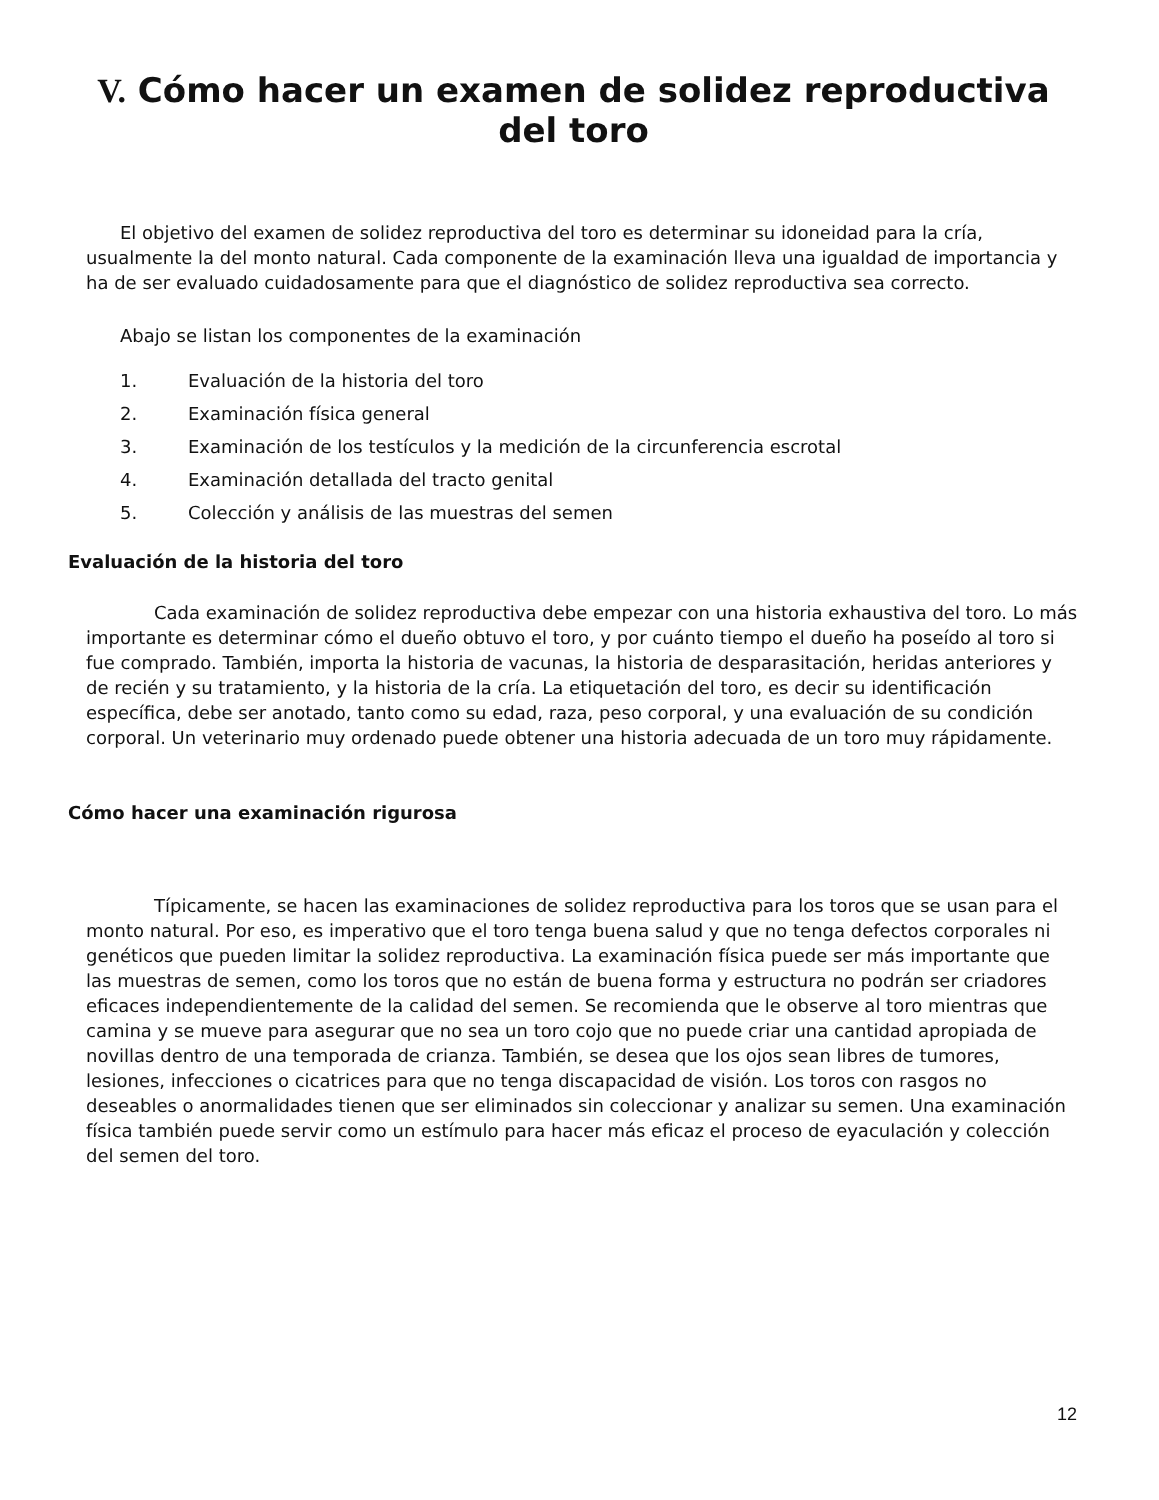V. Cómo hacer un examen de solidez reproductiva del toro
El objetivo del examen de solidez reproductiva del toro es determinar su idoneidad para la cría, usualmente la del monto natural. Cada componente de la examinación lleva una igualdad de importancia y ha de ser evaluado cuidadosamente para que el diagnóstico de solidez reproductiva sea correcto.
Abajo se listan los componentes de la examinación
1. Evaluación de la historia del toro
2. Examinación física general
3. Examinación de los testículos y la medición de la circunferencia escrotal
4. Examinación detallada del tracto genital
5. Colección y análisis de las muestras del semen
Evaluación de la historia del toro
Cada examinación de solidez reproductiva debe empezar con una historia exhaustiva del toro. Lo más importante es determinar cómo el dueño obtuvo el toro, y por cuánto tiempo el dueño ha poseído al toro si fue comprado. También, importa la historia de vacunas, la historia de desparasitación, heridas anteriores y de recién y su tratamiento, y la historia de la cría. La etiquetación del toro, es decir su identificación específica, debe ser anotado, tanto como su edad, raza, peso corporal, y una evaluación de su condición corporal. Un veterinario muy ordenado puede obtener una historia adecuada de un toro muy rápidamente.
Cómo hacer una examinación rigurosa
Típicamente, se hacen las examinaciones de solidez reproductiva para los toros que se usan para el monto natural. Por eso, es imperativo que el toro tenga buena salud y que no tenga defectos corporales ni genéticos que pueden limitar la solidez reproductiva. La examinación física puede ser más importante que las muestras de semen, como los toros que no están de buena forma y estructura no podrán ser criadores eficaces independientemente de la calidad del semen. Se recomienda que le observe al toro mientras que camina y se mueve para asegurar que no sea un toro cojo que no puede criar una cantidad apropiada de novillas dentro de una temporada de crianza. También, se desea que los ojos sean libres de tumores, lesiones, infecciones o cicatrices para que no tenga discapacidad de visión. Los toros con rasgos no deseables o anormalidades tienen que ser eliminados sin coleccionar y analizar su semen. Una examinación física también puede servir como un estímulo para hacer más eficaz el proceso de eyaculación y colección del semen del toro.
12